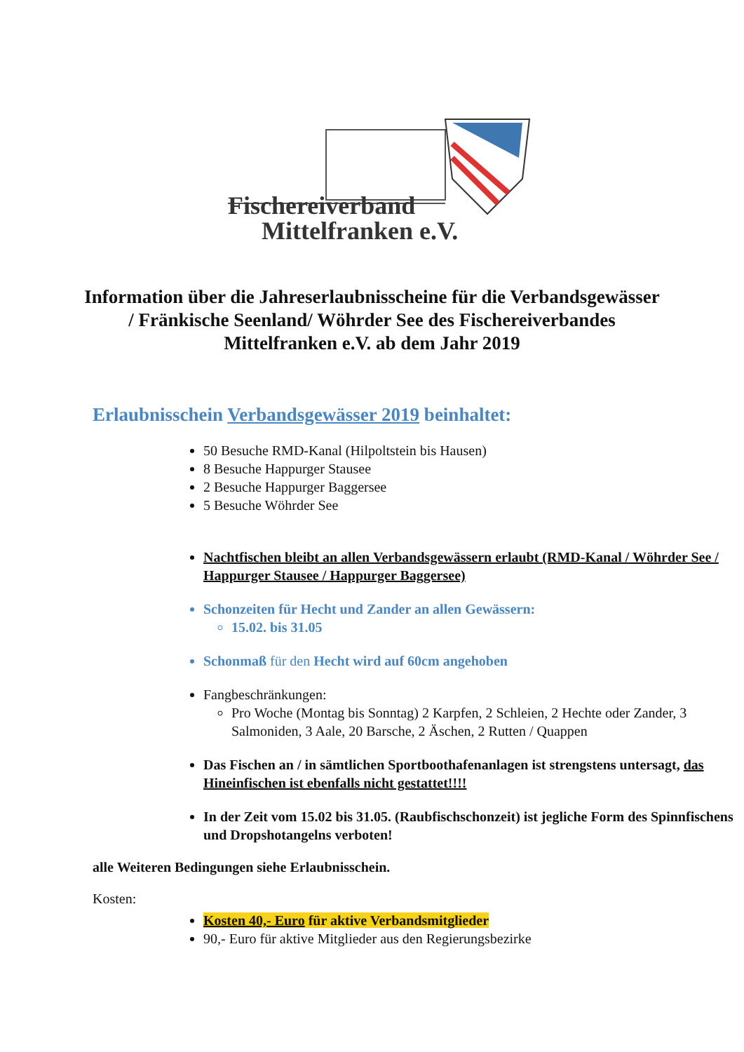Fischereiverband
Mittelfranken e.V.
Information über die Jahreserlaubnisscheine für die Verbandsgewässer / Fränkische Seenland/ Wöhrder See des Fischereiverbandes Mittelfranken e.V. ab dem Jahr 2019
Erlaubnisschein Verbandsgewässer 2019 beinhaltet:
50 Besuche RMD-Kanal (Hilpoltstein bis Hausen)
8 Besuche Happurger Stausee
2 Besuche Happurger Baggersee
5 Besuche Wöhrder See
Nachtfischen bleibt an allen Verbandsgewässern erlaubt (RMD-Kanal / Wöhrder See / Happurger Stausee / Happurger Baggersee)
Schonzeiten für Hecht und Zander an allen Gewässern:
15.02. bis 31.05
Schonmaß für den Hecht wird auf 60cm angehoben
Fangbeschränkungen:
Pro Woche (Montag bis Sonntag) 2 Karpfen, 2 Schleien, 2 Hechte oder Zander, 3 Salmoniden, 3 Aale, 20 Barsche, 2 Äschen, 2 Rutten / Quappen
Das Fischen an / in sämtlichen Sportboothafenanlagen ist strengstens untersagt, das Hineinfischen ist ebenfalls nicht gestattet!!!!
In der Zeit vom 15.02 bis 31.05. (Raubfischschonzeit) ist jegliche Form des Spinnfischens und Dropshotangelns verboten!
alle Weiteren Bedingungen siehe Erlaubnisschein.
Kosten:
Kosten 40,- Euro für aktive Verbandsmitglieder
90,- Euro für aktive Mitglieder aus den Regierungsbezirke